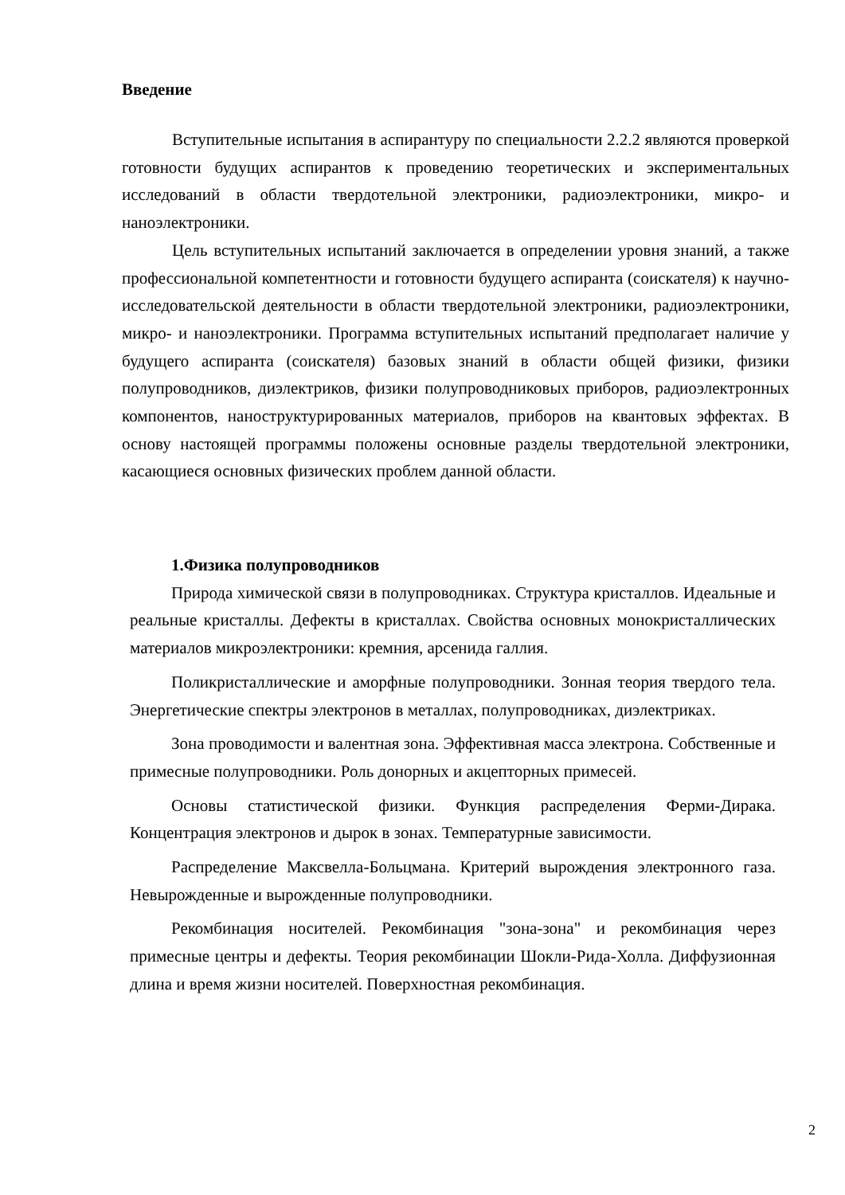Введение
Вступительные испытания в аспирантуру по специальности 2.2.2 являются проверкой готовности будущих аспирантов к проведению теоретических и экспериментальных исследований в области твердотельной электроники, радиоэлектроники, микро- и наноэлектроники.
Цель вступительных испытаний заключается в определении уровня знаний, а также профессиональной компетентности и готовности будущего аспиранта (соискателя) к научно-исследовательской деятельности в области твердотельной электроники, радиоэлектроники, микро- и наноэлектроники. Программа вступительных испытаний предполагает наличие у будущего аспиранта (соискателя) базовых знаний в области общей физики, физики полупроводников, диэлектриков, физики полупроводниковых приборов, радиоэлектронных компонентов, наноструктурированных материалов, приборов на квантовых эффектах. В основу настоящей программы положены основные разделы твердотельной электроники, касающиеся основных физических проблем данной области.
1.Физика полупроводников
Природа химической связи в полупроводниках. Структура кристаллов. Идеальные и реальные кристаллы. Дефекты в кристаллах. Свойства основных монокристаллических материалов микроэлектроники: кремния, арсенида галлия.
Поликристаллические и аморфные полупроводники. Зонная теория твердого тела. Энергетические спектры электронов в металлах, полупроводниках, диэлектриках.
Зона проводимости и валентная зона. Эффективная масса электрона. Собственные и примесные полупроводники. Роль донорных и акцепторных примесей.
Основы статистической физики. Функция распределения Ферми-Дирака. Концентрация электронов и дырок в зонах. Температурные зависимости.
Распределение Максвелла-Больцмана. Критерий вырождения электронного газа. Невырожденные и вырожденные полупроводники.
Рекомбинация носителей. Рекомбинация "зона-зона" и рекомбинация через примесные центры и дефекты. Теория рекомбинации Шокли-Рида-Холла. Диффузионная длина и время жизни носителей. Поверхностная рекомбинация.
2